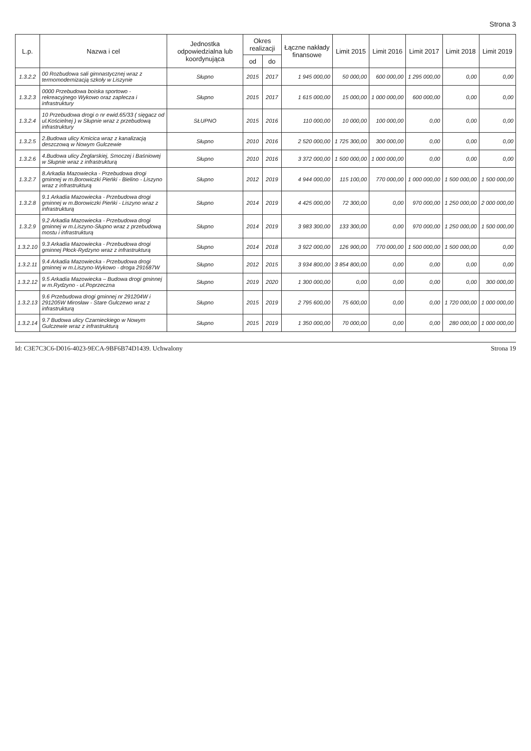Strona 3
| L.p. | Nazwa i cel | Jednostka odpowiedzialna lub koordynująca | Okres realizacji | | Łączne nakłady finansowe | Limit 2015 | Limit 2016 | Limit 2017 | Limit 2018 | Limit 2019 |
| --- | --- | --- | --- | --- | --- | --- | --- | --- | --- | --- |
| | | | od | do | | | | | | |
| 1.3.2.2 | 00 Rozbudowa sali gimnastycznej wraz z termomodernizacją szkoły w Liszynie | Słupno | 2015 | 2017 | 1 945 000,00 | 50 000,00 | 600 000,00 | 1 295 000,00 | 0,00 | 0,00 |
| 1.3.2.3 | 0000 Przebudowa boiska sportowo - rekreacyjnego Wykowo oraz zaplecza i infrastruktury | Słupno | 2015 | 2017 | 1 615 000,00 | 15 000,00 | 1 000 000,00 | 600 000,00 | 0,00 | 0,00 |
| 1.3.2.4 | 10 Przebudowa drogi o nr ewid.65/33 ( sięgacz od ul.Kościelnej ) w Słupnie wraz z przebudową infrastruktury | SŁUPNO | 2015 | 2016 | 110 000,00 | 10 000,00 | 100 000,00 | 0,00 | 0,00 | 0,00 |
| 1.3.2.5 | 2.Budowa ulicy Kmicica wraz z kanalizacją deszczową w Nowym Gulczewie | Słupno | 2010 | 2016 | 2 520 000,00 | 1 725 300,00 | 300 000,00 | 0,00 | 0,00 | 0,00 |
| 1.3.2.6 | 4.Budowa ulicy Żeglarskiej, Smoczej i Baśniowej w Słupnie wraz z infrastrukturą | Słupno | 2010 | 2016 | 3 372 000,00 | 1 500 000,00 | 1 000 000,00 | 0,00 | 0,00 | 0,00 |
| 1.3.2.7 | 8.Arkadia Mazowiecka - Przebudowa drogi gminnej w m.Borowiczki Pieńki - Bielino - Liszyno wraz z infrastrukturą | Słupno | 2012 | 2019 | 4 944 000,00 | 115 100,00 | 770 000,00 | 1 000 000,00 | 1 500 000,00 | 1 500 000,00 |
| 1.3.2.8 | 9.1 Arkadia Mazowiecka - Przebudowa drogi gminnej w m.Borowiczki Pieńki - Liszyno wraz z infrastrukturą | Słupno | 2014 | 2019 | 4 425 000,00 | 72 300,00 | 0,00 | 970 000,00 | 1 250 000,00 | 2 000 000,00 |
| 1.3.2.9 | 9.2 Arkadia Mazowiecka - Przebudowa drogi gminnej w m.Liszyno-Słupno wraz z przebudową mostu i infrastrukturą | Słupno | 2014 | 2019 | 3 983 300,00 | 133 300,00 | 0,00 | 970 000,00 | 1 250 000,00 | 1 500 000,00 |
| 1.3.2.10 | 9.3 Arkadia Mazowiecka - Przebudowa drogi gminnej Płock-Rydzyno wraz z infrastrukturą | Słupno | 2014 | 2018 | 3 922 000,00 | 126 900,00 | 770 000,00 | 1 500 000,00 | 1 500 000,00 | 0,00 |
| 1.3.2.11 | 9.4 Arkadia Mazowiecka - Przebudowa drogi gminnej w m.Liszyno-Wykowo - droga 291687W | Słupno | 2012 | 2015 | 3 934 800,00 | 3 854 800,00 | 0,00 | 0,00 | 0,00 | 0,00 |
| 1.3.2.12 | 9.5 Arkadia Mazowiecka – Budowa drogi gminnej w m.Rydzyno - ul.Poprzeczna | Słupno | 2019 | 2020 | 1 300 000,00 | 0,00 | 0,00 | 0,00 | 0,00 | 300 000,00 |
| 1.3.2.13 | 9.6 Przebudowa drogi gminnej nr 291204W i 291205W Mirosław - Stare Gulczewo wraz z infrastrukturą | Słupno | 2015 | 2019 | 2 795 600,00 | 75 600,00 | 0,00 | 0,00 | 1 720 000,00 | 1 000 000,00 |
| 1.3.2.14 | 9.7 Budowa ulicy Czarnieckiego w Nowym Gulczewie wraz z infrastrukturą | Słupno | 2015 | 2019 | 1 350 000,00 | 70 000,00 | 0,00 | 0,00 | 280 000,00 | 1 000 000,00 |
Id: C3E7C3C6-D016-4023-9ECA-9BF6B74D1439. Uchwalony Strona 19